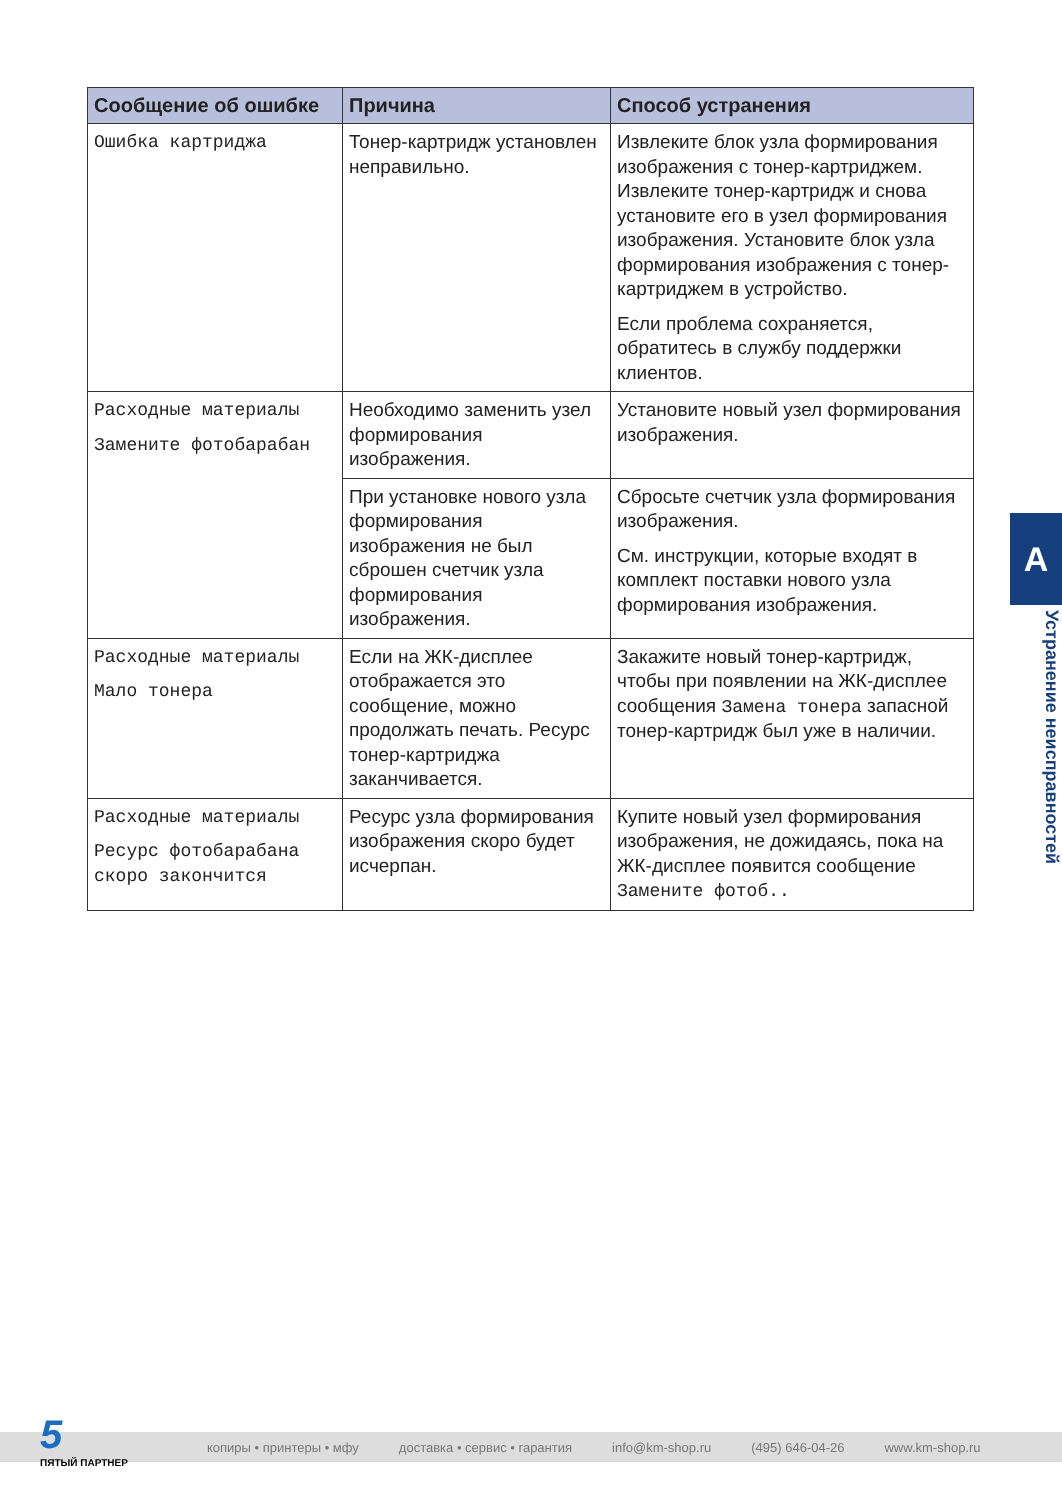| Сообщение об ошибке | Причина | Способ устранения |
| --- | --- | --- |
| Ошибка картриджа | Тонер-картридж установлен неправильно. | Извлеките блок узла формирования изображения с тонер-картриджем. Извлеките тонер-картридж и снова установите его в узел формирования изображения. Установите блок узла формирования изображения с тонер-картриджем в устройство. Если проблема сохраняется, обратитесь в службу поддержки клиентов. |
| Расходные материалы Замените фотобарабан | Необходимо заменить узел формирования изображения. | Установите новый узел формирования изображения. |
| | При установке нового узла формирования изображения не был сброшен счетчик узла формирования изображения. | Сбросьте счетчик узла формирования изображения. См. инструкции, которые входят в комплект поставки нового узла формирования изображения. |
| Расходные материалы Мало тонера | Если на ЖК-дисплее отображается это сообщение, можно продолжать печать. Ресурс тонер-картриджа заканчивается. | Закажите новый тонер-картридж, чтобы при появлении на ЖК-дисплее сообщения Замена тонера запасной тонер-картридж был уже в наличии. |
| Расходные материалы Ресурс фотобарабана скоро закончится | Ресурс узла формирования изображения скоро будет исчерпан. | Купите новый узел формирования изображения, не дожидаясь, пока на ЖК-дисплее появится сообщение Замените фотоб.. |
A
Устранение неисправностей
копиры • принтеры • мфу доставка • сервис • гарантия info@km-shop.ru (495) 646-04-26 www.km-shop.ru
5
ПЯТЫЙ ПАРТНЕР